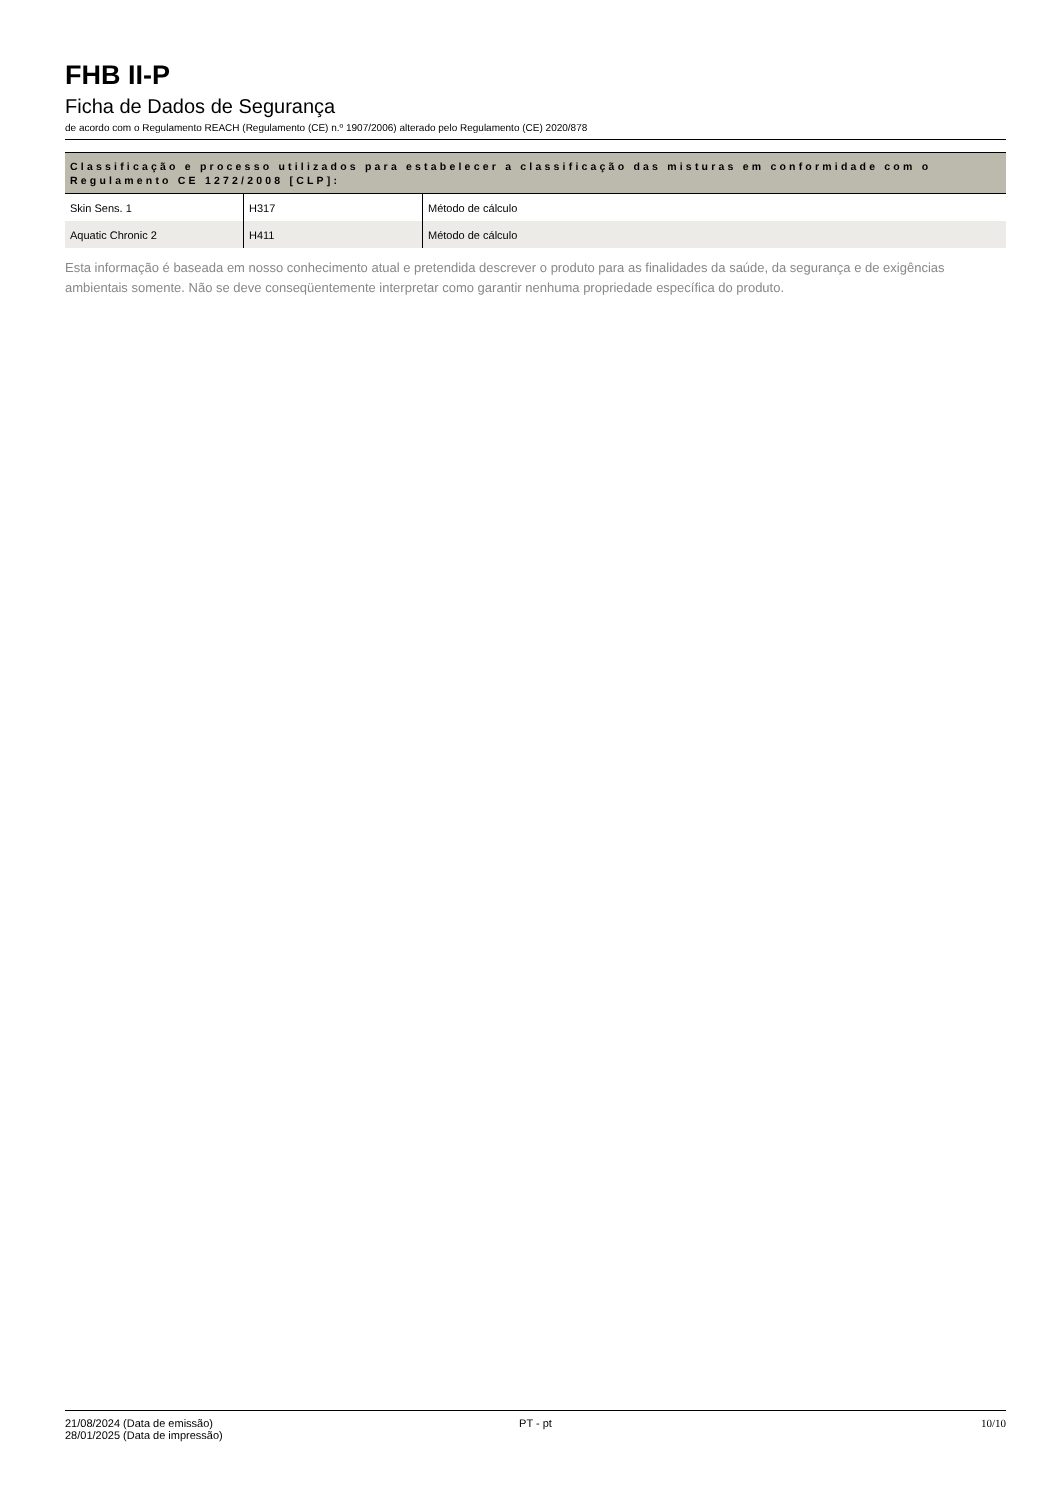FHB II-P
Ficha de Dados de Segurança
de acordo com o Regulamento REACH (Regulamento (CE) n.º 1907/2006) alterado pelo Regulamento (CE) 2020/878
Classificação e processo utilizados para estabelecer a classificação das misturas em conformidade com o Regulamento CE 1272/2008 [CLP]:
| Skin Sens. 1 | H317 | Método de cálculo |
| Aquatic Chronic 2 | H411 | Método de cálculo |
Esta informação é baseada em nosso conhecimento atual e pretendida descrever o produto para as finalidades da saúde, da segurança e de exigências ambientais somente. Não se deve conseqüentemente interpretar como garantir nenhuma propriedade específica do produto.
21/08/2024 (Data de emissão)
28/01/2025 (Data de impressão)
PT - pt 10/10